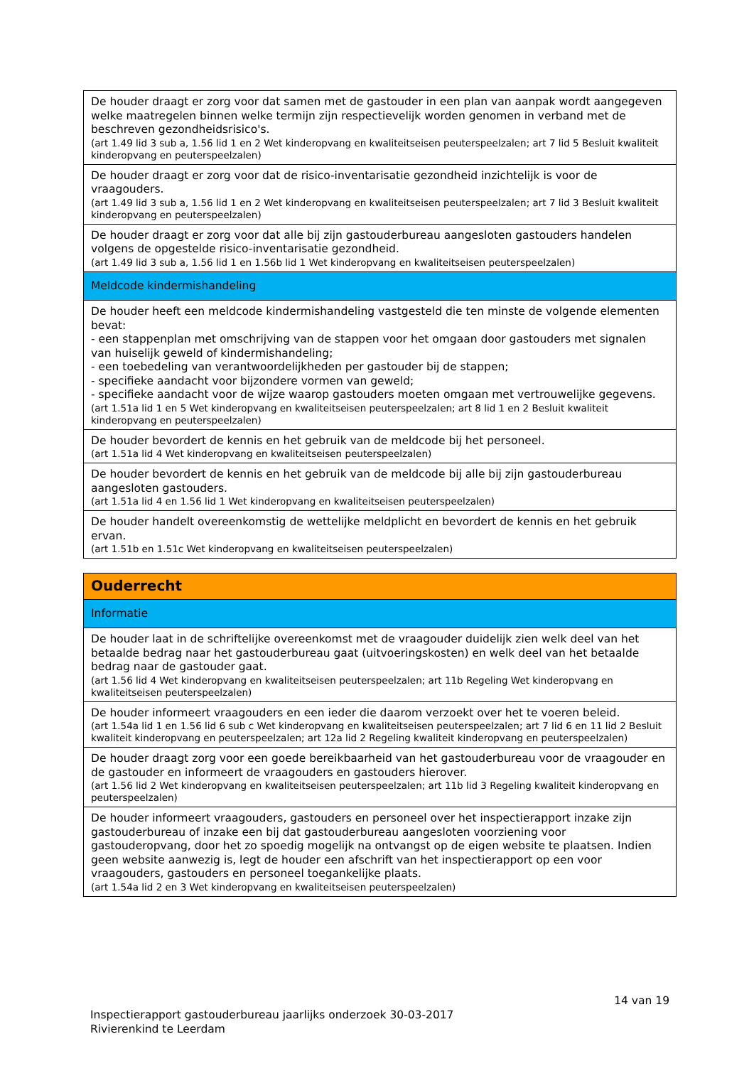| De houder draagt er zorg voor dat samen met de gastouder in een plan van aanpak wordt aangegeven welke maatregelen binnen welke termijn zijn respectievelijk worden genomen in verband met de beschreven gezondheidsrisico's. (art 1.49 lid 3 sub a, 1.56 lid 1 en 2 Wet kinderopvang en kwaliteitseisen peuterspeelzalen; art 7 lid 5 Besluit kwaliteit kinderopvang en peuterspeelzalen) |
| De houder draagt er zorg voor dat de risico-inventarisatie gezondheid inzichtelijk is voor de vraagouders. (art 1.49 lid 3 sub a, 1.56 lid 1 en 2 Wet kinderopvang en kwaliteitseisen peuterspeelzalen; art 7 lid 3 Besluit kwaliteit kinderopvang en peuterspeelzalen) |
| De houder draagt er zorg voor dat alle bij zijn gastouderbureau aangesloten gastouders handelen volgens de opgestelde risico-inventarisatie gezondheid. (art 1.49 lid 3 sub a, 1.56 lid 1 en 1.56b lid 1 Wet kinderopvang en kwaliteitseisen peuterspeelzalen) |
| Meldcode kindermishandeling |
| De houder heeft een meldcode kindermishandeling vastgesteld die ten minste de volgende elementen bevat: - een stappenplan met omschrijving van de stappen voor het omgaan door gastouders met signalen van huiselijk geweld of kindermishandeling; - een toebedeling van verantwoordelijkheden per gastouder bij de stappen; - specifieke aandacht voor bijzondere vormen van geweld; - specifieke aandacht voor de wijze waarop gastouders moeten omgaan met vertrouwelijke gegevens. (art 1.51a lid 1 en 5 Wet kinderopvang en kwaliteitseisen peuterspeelzalen; art 8 lid 1 en 2 Besluit kwaliteit kinderopvang en peuterspeelzalen) |
| De houder bevordert de kennis en het gebruik van de meldcode bij het personeel. (art 1.51a lid 4 Wet kinderopvang en kwaliteitseisen peuterspeelzalen) |
| De houder bevordert de kennis en het gebruik van de meldcode bij alle bij zijn gastouderbureau aangesloten gastouders. (art 1.51a lid 4 en 1.56 lid 1 Wet kinderopvang en kwaliteitseisen peuterspeelzalen) |
| De houder handelt overeenkomstig de wettelijke meldplicht en bevordert de kennis en het gebruik ervan. (art 1.51b en 1.51c Wet kinderopvang en kwaliteitseisen peuterspeelzalen) |
| Ouderrecht |
| Informatie |
| De houder laat in de schriftelijke overeenkomst met de vraagouder duidelijk zien welk deel van het betaalde bedrag naar het gastouderbureau gaat (uitvoeringskosten) en welk deel van het betaalde bedrag naar de gastouder gaat. (art 1.56 lid 4 Wet kinderopvang en kwaliteitseisen peuterspeelzalen; art 11b Regeling Wet kinderopvang en kwaliteitseisen peuterspeelzalen) |
| De houder informeert vraagouders en een ieder die daarom verzoekt over het te voeren beleid. (art 1.54a lid 1 en 1.56 lid 6 sub c Wet kinderopvang en kwaliteitseisen peuterspeelzalen; art 7 lid 6 en 11 lid 2 Besluit kwaliteit kinderopvang en peuterspeelzalen; art 12a lid 2 Regeling kwaliteit kinderopvang en peuterspeelzalen) |
| De houder draagt zorg voor een goede bereikbaarheid van het gastouderbureau voor de vraagouder en de gastouder en informeert de vraagouders en gastouders hierover. (art 1.56 lid 2 Wet kinderopvang en kwaliteitseisen peuterspeelzalen; art 11b lid 3 Regeling kwaliteit kinderopvang en peuterspeelzalen) |
| De houder informeert vraagouders, gastouders en personeel over het inspectierapport inzake zijn gastouderbureau of inzake een bij dat gastouderbureau aangesloten voorziening voor gastouderopvang, door het zo spoedig mogelijk na ontvangst op de eigen website te plaatsen. Indien geen website aanwezig is, legt de houder een afschrift van het inspectierapport op een voor vraagouders, gastouders en personeel toegankelijke plaats. (art 1.54a lid 2 en 3 Wet kinderopvang en kwaliteitseisen peuterspeelzalen) |
14 van 19
Inspectierapport gastouderbureau jaarlijks onderzoek 30-03-2017
Rivierenkind te Leerdam